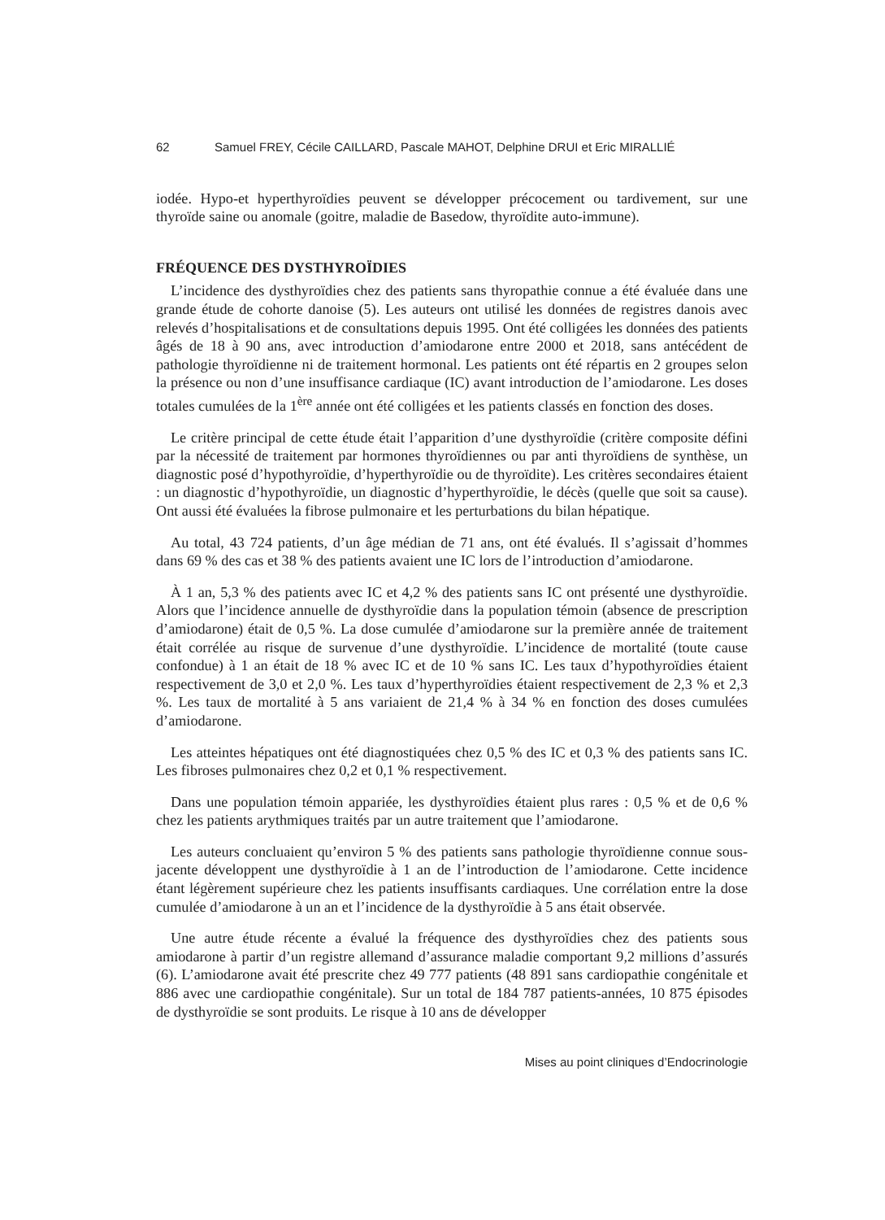62 Samuel FREY, Cécile CAILLARD, Pascale MAHOT, Delphine DRUI et Eric MIRALLIÉ
iodée. Hypo-et hyperthyroïdies peuvent se développer précocement ou tardivement, sur une thyroïde saine ou anomale (goitre, maladie de Basedow, thyroïdite auto-immune).
FRÉQUENCE DES DYSTHYROÏDIES
L’incidence des dysthyroïdies chez des patients sans thyropathie connue a été évaluée dans une grande étude de cohorte danoise (5). Les auteurs ont utilisé les données de registres danois avec relevés d’hospitalisations et de consultations depuis 1995. Ont été colligées les données des patients âgés de 18 à 90 ans, avec introduction d’amiodarone entre 2000 et 2018, sans antécédent de pathologie thyroïdienne ni de traitement hormonal. Les patients ont été répartis en 2 groupes selon la présence ou non d’une insuffisance cardiaque (IC) avant introduction de l’amiodarone. Les doses totales cumulées de la 1<sup>ère</sup> année ont été colligées et les patients classés en fonction des doses.
Le critère principal de cette étude était l’apparition d’une dysthyroïdie (critère composite défini par la nécessité de traitement par hormones thyroïdiennes ou par anti thyroïdiens de synthèse, un diagnostic posé d’hypothyroïdie, d’hyperthyroïdie ou de thyroïdite). Les critères secondaires étaient : un diagnostic d’hypothyroïdie, un diagnostic d’hyperthyroïdie, le décès (quelle que soit sa cause). Ont aussi été évaluées la fibrose pulmonaire et les perturbations du bilan hépatique.
Au total, 43 724 patients, d’un âge médian de 71 ans, ont été évalués. Il s’agissait d’hommes dans 69 % des cas et 38 % des patients avaient une IC lors de l’introduction d’amiodarone.
À 1 an, 5,3 % des patients avec IC et 4,2 % des patients sans IC ont présenté une dysthyroïdie. Alors que l’incidence annuelle de dysthyroïdie dans la population témoin (absence de prescription d’amiodarone) était de 0,5 %. La dose cumulée d’amiodarone sur la première année de traitement était corrélée au risque de survenue d’une dysthyroïdie. L’incidence de mortalité (toute cause confondue) à 1 an était de 18 % avec IC et de 10 % sans IC. Les taux d’hypothyroïdies étaient respectivement de 3,0 et 2,0 %. Les taux d’hyperthyroïdies étaient respectivement de 2,3 % et 2,3 %. Les taux de mortalité à 5 ans variaient de 21,4 % à 34 % en fonction des doses cumulées d’amiodarone.
Les atteintes hépatiques ont été diagnostiquées chez 0,5 % des IC et 0,3 % des patients sans IC. Les fibroses pulmonaires chez 0,2 et 0,1 % respectivement.
Dans une population témoin appariée, les dysthyroïdies étaient plus rares : 0,5 % et de 0,6 % chez les patients arythmiques traités par un autre traitement que l’amiodarone.
Les auteurs concluaient qu’environ 5 % des patients sans pathologie thyroïdienne connue sous-jacente développent une dysthyroïdie à 1 an de l’introduction de l’amiodarone. Cette incidence étant légèrement supérieure chez les patients insuffisants cardiaques. Une corrélation entre la dose cumulée d’amiodarone à un an et l’incidence de la dysthyroïdie à 5 ans était observée.
Une autre étude récente a évalué la fréquence des dysthyroïdies chez des patients sous amiodarone à partir d’un registre allemand d’assurance maladie comportant 9,2 millions d’assurés (6). L’amiodarone avait été prescrite chez 49 777 patients (48 891 sans cardiopathie congénitale et 886 avec une cardiopathie congénitale). Sur un total de 184 787 patients-années, 10 875 épisodes de dysthyroïdie se sont produits. Le risque à 10 ans de développer
Mises au point cliniques d’Endocrinologie